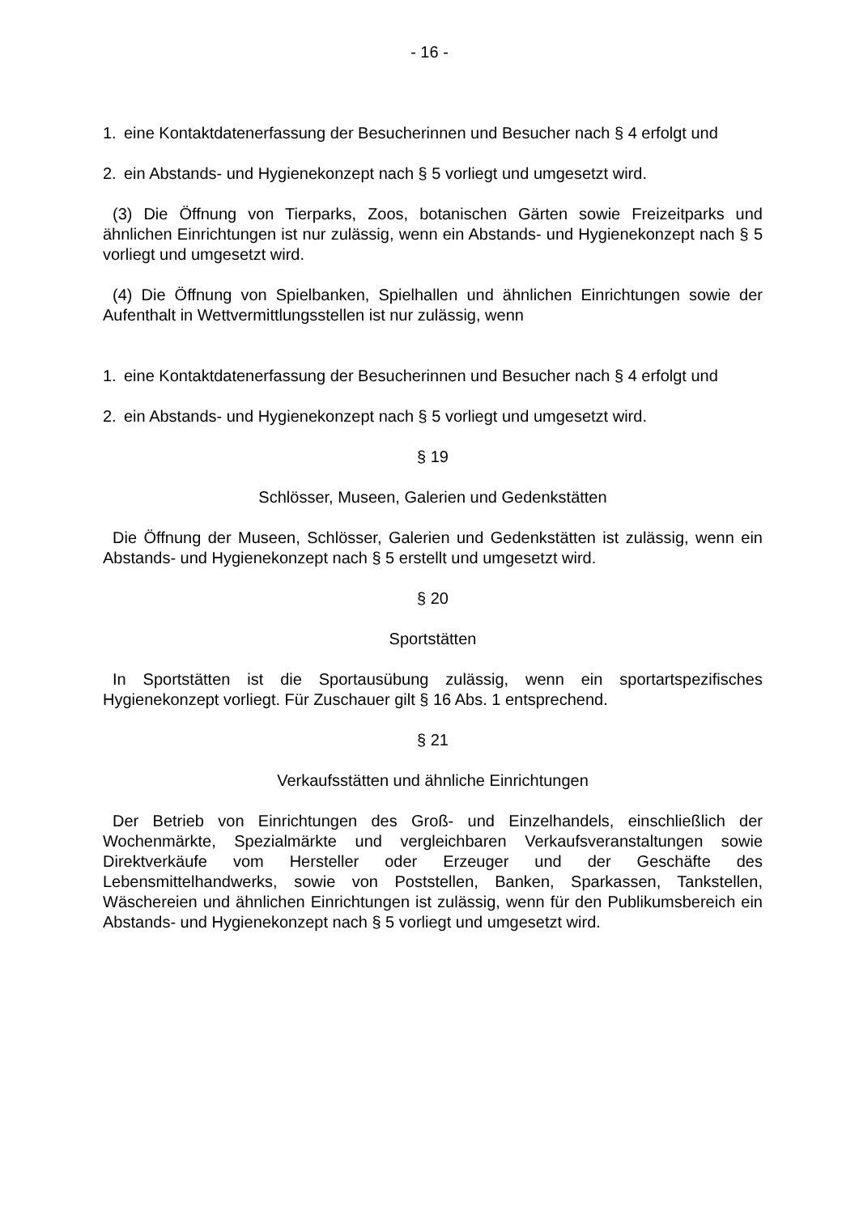- 16 -
1. eine Kontaktdatenerfassung der Besucherinnen und Besucher nach § 4 erfolgt und
2. ein Abstands- und Hygienekonzept nach § 5 vorliegt und umgesetzt wird.
(3) Die Öffnung von Tierparks, Zoos, botanischen Gärten sowie Freizeitparks und ähnlichen Einrichtungen ist nur zulässig, wenn ein Abstands- und Hygienekonzept nach § 5 vorliegt und umgesetzt wird.
(4) Die Öffnung von Spielbanken, Spielhallen und ähnlichen Einrichtungen sowie der Aufenthalt in Wettvermittlungsstellen ist nur zulässig, wenn
1. eine Kontaktdatenerfassung der Besucherinnen und Besucher nach § 4 erfolgt und
2. ein Abstands- und Hygienekonzept nach § 5 vorliegt und umgesetzt wird.
§ 19
Schlösser, Museen, Galerien und Gedenkstätten
Die Öffnung der Museen, Schlösser, Galerien und Gedenkstätten ist zulässig, wenn ein Abstands- und Hygienekonzept nach § 5 erstellt und umgesetzt wird.
§ 20
Sportstätten
In Sportstätten ist die Sportausübung zulässig, wenn ein sportartspezifisches Hygienekonzept vorliegt. Für Zuschauer gilt § 16 Abs. 1 entsprechend.
§ 21
Verkaufsstätten und ähnliche Einrichtungen
Der Betrieb von Einrichtungen des Groß- und Einzelhandels, einschließlich der Wochenmärkte, Spezialmärkte und vergleichbaren Verkaufsveranstaltungen sowie Direktverkäufe vom Hersteller oder Erzeuger und der Geschäfte des Lebensmittelhandwerks, sowie von Poststellen, Banken, Sparkassen, Tankstellen, Wäschereien und ähnlichen Einrichtungen ist zulässig, wenn für den Publikumsbereich ein Abstands- und Hygienekonzept nach § 5 vorliegt und umgesetzt wird.